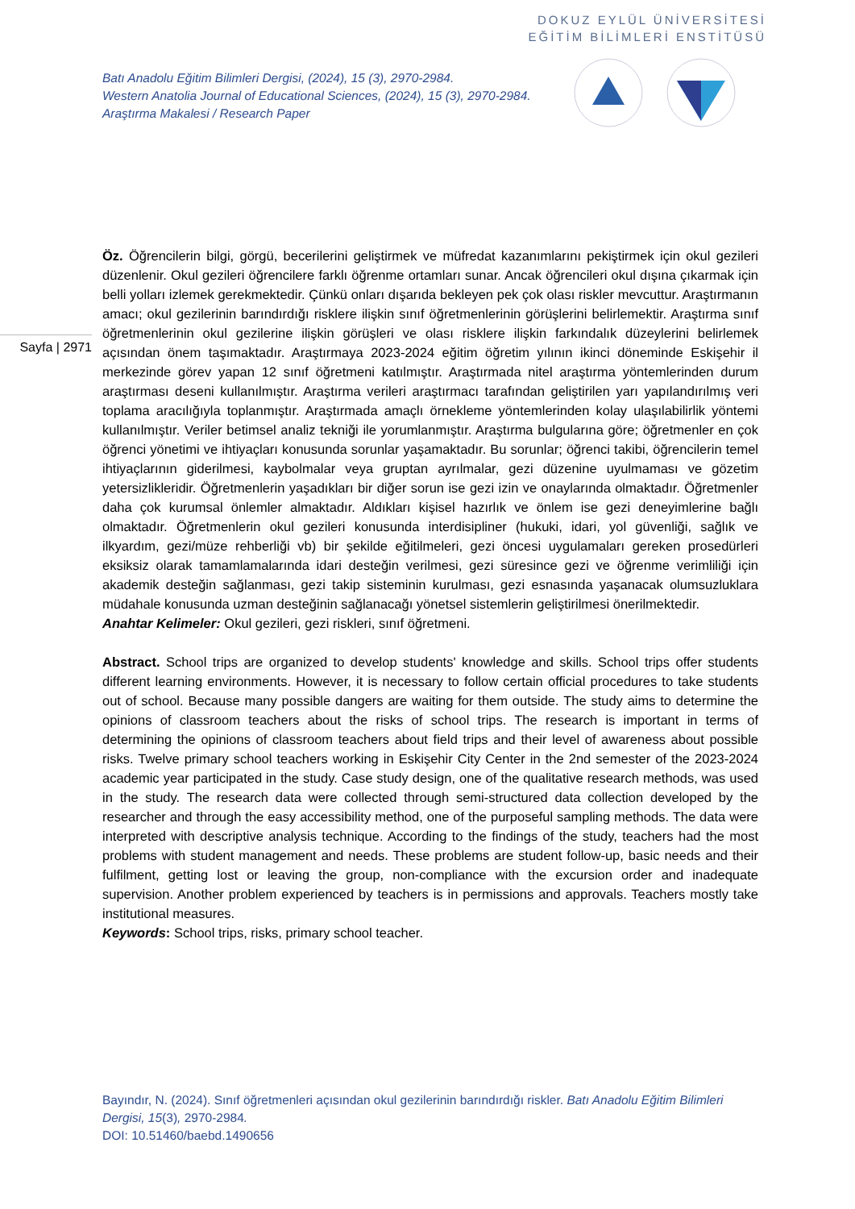DOKUZ EYLÜL ÜNİVERSİTESİ
EĞİTİM BİLİMLERİ ENSTİTÜSÜ
Batı Anadolu Eğitim Bilimleri Dergisi, (2024), 15 (3), 2970-2984.
Western Anatolia Journal of Educational Sciences, (2024), 15 (3), 2970-2984.
Araştırma Makalesi / Research Paper
Sayfa | 2971
Öz. Öğrencilerin bilgi, görgü, becerilerini geliştirmek ve müfredat kazanımlarını pekiştirmek için okul gezileri düzenlenir. Okul gezileri öğrencilere farklı öğrenme ortamları sunar. Ancak öğrencileri okul dışına çıkarmak için belli yolları izlemek gerekmektedir. Çünkü onları dışarıda bekleyen pek çok olası riskler mevcuttur. Araştırmanın amacı; okul gezilerinin barındırdığı risklere ilişkin sınıf öğretmenlerinin görüşlerini belirlemektir. Araştırma sınıf öğretmenlerinin okul gezilerine ilişkin görüşleri ve olası risklere ilişkin farkındalık düzeylerini belirlemek açısından önem taşımaktadır. Araştırmaya 2023-2024 eğitim öğretim yılının ikinci döneminde Eskişehir il merkezinde görev yapan 12 sınıf öğretmeni katılmıştır. Araştırmada nitel araştırma yöntemlerinden durum araştırması deseni kullanılmıştır. Araştırma verileri araştırmacı tarafından geliştirilen yarı yapılandırılmış veri toplama aracılığıyla toplanmıştır. Araştırmada amaçlı örnekleme yöntemlerinden kolay ulaşılabilirlik yöntemi kullanılmıştır. Veriler betimsel analiz tekniği ile yorumlanmıştır. Araştırma bulgularına göre; öğretmenler en çok öğrenci yönetimi ve ihtiyaçları konusunda sorunlar yaşamaktadır. Bu sorunlar; öğrenci takibi, öğrencilerin temel ihtiyaçlarının giderilmesi, kaybolmalar veya gruptan ayrılmalar, gezi düzenine uyulmaması ve gözetim yetersizlikleridir. Öğretmenlerin yaşadıkları bir diğer sorun ise gezi izin ve onaylarında olmaktadır. Öğretmenler daha çok kurumsal önlemler almaktadır. Aldıkları kişisel hazırlık ve önlem ise gezi deneyimlerine bağlı olmaktadır. Öğretmenlerin okul gezileri konusunda interdisipliner (hukuki, idari, yol güvenliği, sağlık ve ilkyardım, gezi/müze rehberliği vb) bir şekilde eğitilmeleri, gezi öncesi uygulamaları gereken prosedürleri eksiksiz olarak tamamlamalarında idari desteğin verilmesi, gezi süresince gezi ve öğrenme verimliliği için akademik desteğin sağlanması, gezi takip sisteminin kurulması, gezi esnasında yaşanacak olumsuzluklara müdahale konusunda uzman desteğinin sağlanacağı yönetsel sistemlerin geliştirilmesi önerilmektedir.
Anahtar Kelimeler: Okul gezileri, gezi riskleri, sınıf öğretmeni.
Abstract. School trips are organized to develop students' knowledge and skills. School trips offer students different learning environments. However, it is necessary to follow certain official procedures to take students out of school. Because many possible dangers are waiting for them outside. The study aims to determine the opinions of classroom teachers about the risks of school trips. The research is important in terms of determining the opinions of classroom teachers about field trips and their level of awareness about possible risks. Twelve primary school teachers working in Eskişehir City Center in the 2nd semester of the 2023-2024 academic year participated in the study. Case study design, one of the qualitative research methods, was used in the study. The research data were collected through semi-structured data collection developed by the researcher and through the easy accessibility method, one of the purposeful sampling methods. The data were interpreted with descriptive analysis technique. According to the findings of the study, teachers had the most problems with student management and needs. These problems are student follow-up, basic needs and their fulfilment, getting lost or leaving the group, non-compliance with the excursion order and inadequate supervision. Another problem experienced by teachers is in permissions and approvals. Teachers mostly take institutional measures.
Keywords: School trips, risks, primary school teacher.
Bayındır, N. (2024). Sınıf öğretmenleri açısından okul gezilerinin barındırdığı riskler. Batı Anadolu Eğitim Bilimleri Dergisi, 15(3), 2970-2984.
DOI: 10.51460/baebd.1490656